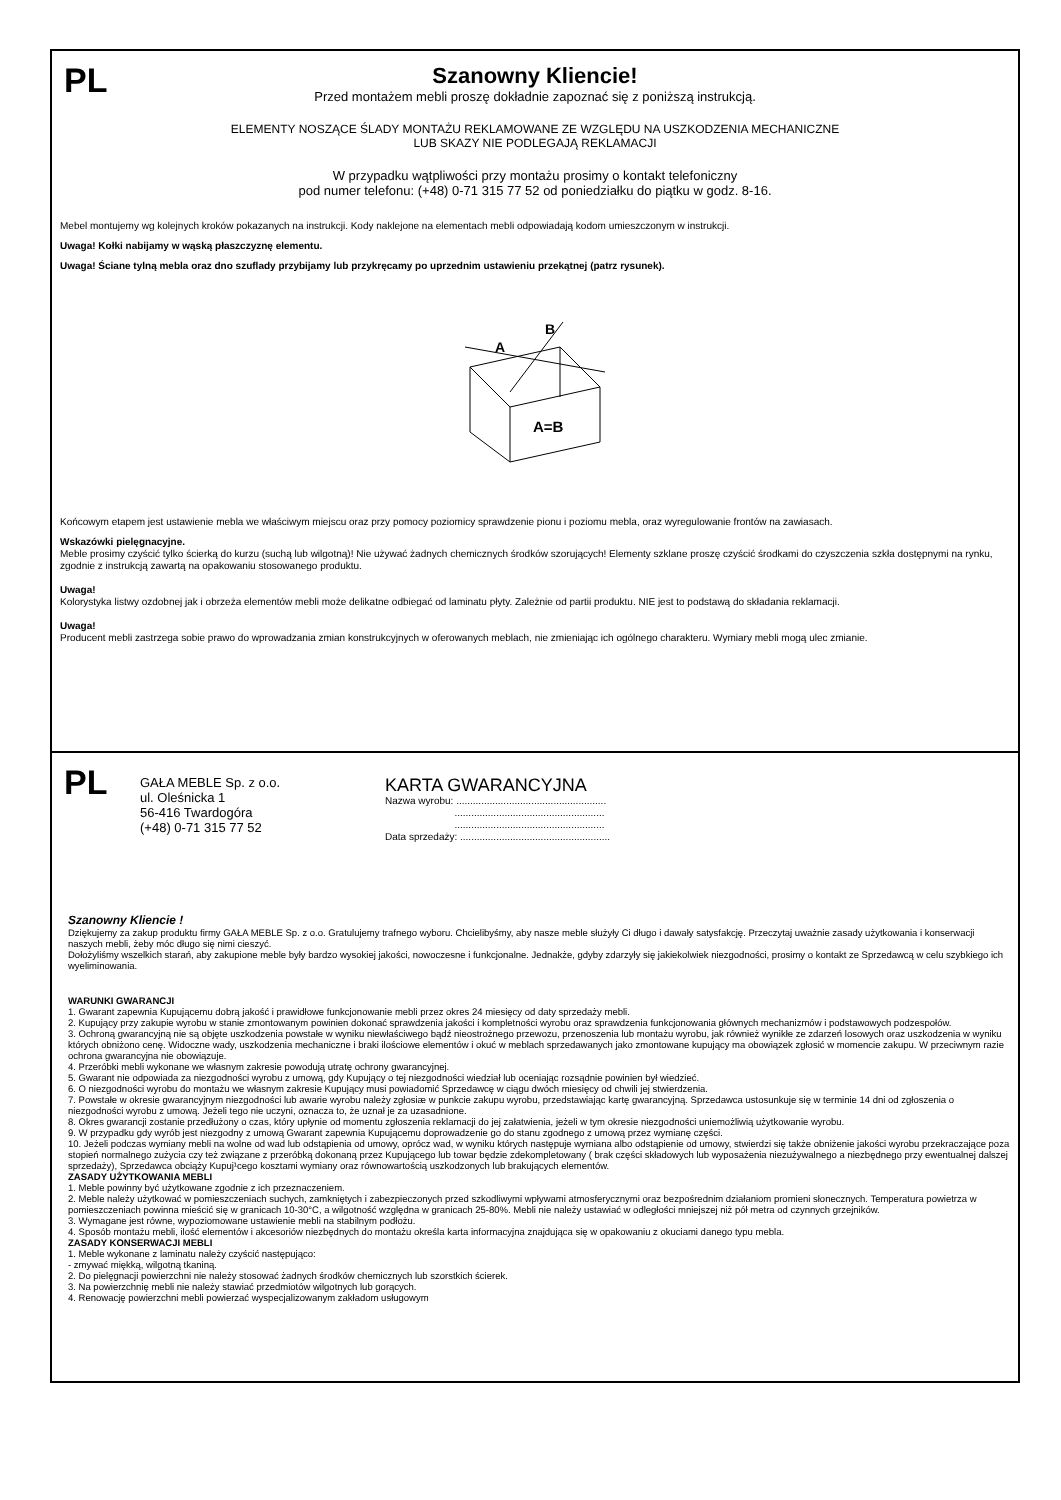PL
Szanowny Kliencie!
Przed montażem mebli proszę dokładnie zapoznać się z poniższą instrukcją.
ELEMENTY NOSZĄCE ŚLADY MONTAŻU REKLAMOWANE ZE WZGLĘDU NA USZKODZENIA MECHANICZNE
LUB SKAZY NIE PODLEGAJĄ REKLAMACJI
W przypadku wątpliwości przy montażu prosimy o kontakt telefoniczny
pod numer telefonu: (+48) 0-71 315 77 52 od poniedziałku do piątku w godz. 8-16.
Mebel montujemy wg kolejnych kroków pokazanych na instrukcji. Kody naklejone na elementach mebli odpowiadają kodom umieszczonym w instrukcji.
Uwaga! Kołki nabijamy w wąską płaszczyznę elementu.
Uwaga! Ściane tylną mebla oraz dno szuflady przybijamy lub przykręcamy po uprzednim ustawieniu przekątnej (patrz rysunek).
A
B
A=B
Końcowym etapem jest ustawienie mebla we właściwym miejscu oraz przy pomocy poziomicy sprawdzenie pionu i poziomu mebla, oraz wyregulowanie frontów na zawiasach.
Wskazówki pielęgnacyjne.
Meble prosimy czyścić tylko ścierką do kurzu (suchą lub wilgotną)! Nie używać żadnych chemicznych środków szorujących! Elementy szklane proszę czyścić środkami do czyszczenia szkła dostępnymi na rynku, zgodnie z instrukcją zawartą na opakowaniu stosowanego produktu.
Uwaga!
Kolorystyka listwy ozdobnej jak i obrzeża elementów mebli może delikatne odbiegać od laminatu płyty. Zależnie od partii produktu. NIE jest to podstawą do składania reklamacji.
Uwaga!
Producent mebli zastrzega sobie prawo do wprowadzania zmian konstrukcyjnych w oferowanych meblach, nie zmieniając ich ogólnego charakteru. Wymiary mebli mogą ulec zmianie.
PL
GAŁA MEBLE Sp. z o.o.
ul. Oleśnicka 1
56-416 Twardogóra
(+48) 0-71 315 77 52
KARTA GWARANCYJNA
Nazwa wyrobu: ......................................................
......................................................
......................................................
Data sprzedaży: ......................................................
Szanowny Kliencie !
Dziękujemy za zakup produktu firmy GAŁA MEBLE Sp. z o.o. Gratulujemy trafnego wyboru. Chcielibyśmy, aby nasze meble służyły Ci długo i dawały satysfakcję. Przeczytaj uważnie zasady użytkowania i konserwacji naszych mebli, żeby móc długo się nimi cieszyć.
Dołożyliśmy wszelkich starań, aby zakupione meble były bardzo wysokiej jakości, nowoczesne i funkcjonalne. Jednakże, gdyby zdarzyły się jakiekolwiek niezgodności, prosimy o kontakt ze Sprzedawcą w celu szybkiego ich wyeliminowania.
WARUNKI GWARANCJI
1. Gwarant zapewnia Kupującemu dobrą jakość i prawidłowe funkcjonowanie mebli przez okres 24 miesięcy od daty sprzedaży mebli.
2. Kupujący przy zakupie wyrobu w stanie zmontowanym powinien dokonać sprawdzenia jakości i kompletności wyrobu oraz sprawdzenia funkcjonowania głównych mechanizmów i podstawowych podzespołów.
3. Ochroną gwarancyjną nie są objęte uszkodzenia powstałe w wyniku niewłaściwego bądź nieostrożnego przewozu, przenoszenia lub montażu wyrobu, jak również wynikłe ze zdarzeń losowych oraz uszkodzenia w wyniku których obniżono cenę. Widoczne wady, uszkodzenia mechaniczne i braki ilościowe elementów i okuć w meblach sprzedawanych jako zmontowane kupujący ma obowiązek zgłosić w momencie zakupu. W przeciwnym razie ochrona gwarancyjna nie obowiązuje.
4. Przeróbki mebli wykonane we własnym zakresie powodują utratę ochrony gwarancyjnej.
5. Gwarant nie odpowiada za niezgodności wyrobu z umową, gdy Kupujący o tej niezgodności wiedział lub oceniając rozsądnie powinien był wiedzieć.
6. O niezgodności wyrobu do montażu we własnym zakresie Kupujący musi powiadomić Sprzedawcę w ciągu dwóch miesięcy od chwili jej stwierdzenia.
7. Powstałe w okresie gwarancyjnym niezgodności lub awarie wyrobu należy zgłosiæ w punkcie zakupu wyrobu, przedstawiając kartę gwarancyjną. Sprzedawca ustosunkuje się w terminie 14 dni od zgłoszenia o niezgodności wyrobu z umową. Jeżeli tego nie uczyni, oznacza to, że uznał je za uzasadnione.
8. Okres gwarancji zostanie przedłużony o czas, który upłynie od momentu zgłoszenia reklamacji do jej załatwienia, jeżeli w tym okresie niezgodności uniemożliwią użytkowanie wyrobu.
9. W przypadku gdy wyrób jest niezgodny z umową Gwarant zapewnia Kupującemu doprowadzenie go do stanu zgodnego z umową przez wymianę części.
10. Jeżeli podczas wymiany mebli na wolne od wad lub odstąpienia od umowy, oprócz wad, w wyniku których następuje wymiana albo odstąpienie od umowy, stwierdzi się także obniżenie jakości wyrobu przekraczające poza stopień normalnego zużycia czy też związane z przeróbką dokonaną przez Kupującego lub towar będzie zdekompletowany ( brak części składowych lub wyposażenia niezużywalnego a niezbędnego przy ewentualnej dalszej sprzedaży), Sprzedawca obciąży Kupuj¹cego kosztami wymiany oraz równowartością uszkodzonych lub brakujących elementów.
ZASADY UŻYTKOWANIA MEBLI
1. Meble powinny być użytkowane zgodnie z ich przeznaczeniem.
2. Meble należy użytkować w pomieszczeniach suchych, zamkniętych i zabezpieczonych przed szkodliwymi wpływami atmosferycznymi oraz bezpośrednim działaniom promieni słonecznych. Temperatura powietrza w pomieszczeniach powinna mieścić się w granicach 10-30°C, a wilgotność względna w granicach 25-80%. Mebli nie należy ustawiać w odległości mniejszej niż pół metra od czynnych grzejników.
3. Wymagane jest równe, wypoziomowane ustawienie mebli na stabilnym podłożu.
4. Sposób montażu mebli, ilość elementów i akcesoriów niezbędnych do montażu określa karta informacyjna znajdująca się w opakowaniu z okuciami danego typu mebla.
ZASADY KONSERWACJI MEBLI
1. Meble wykonane z laminatu należy czyścić następująco:
- zmywać miękką, wilgotną tkaniną.
2. Do pielęgnacji powierzchni nie należy stosować żadnych środków chemicznych lub szorstkich ścierek.
3. Na powierzchnię mebli nie należy stawiać przedmiotów wilgotnych lub gorących.
4. Renowację powierzchni mebli powierzać wyspecjalizowanym zakładom usługowym